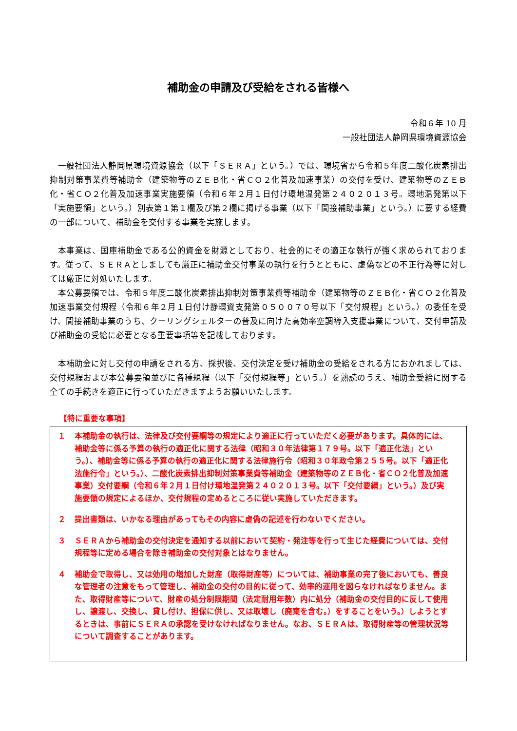補助金の申請及び受給をされる皆様へ
令和６年 10 月
一般社団法人静岡県環境資源協会
一般社団法人静岡県環境資源協会（以下「ＳＥＲＡ」という。）では、環境省から令和５年度二酸化炭素排出抑制対策事業費等補助金（建築物等のＺＥＢ化・省ＣＯ２化普及加速事業）の交付を受け、建築物等のＺＥＢ化・省ＣＯ２化普及加速事業実施要領（令和６年２月１日付け環地温発第２４０２０１３号。環地温発第以下「実施要領」という。）別表第１第１欄及び第２欄に掲げる事業（以下「間接補助事業」という。）に要する経費の一部について、補助金を交付する事業を実施します。
本事業は、国庫補助金である公的資金を財源としており、社会的にその適正な執行が強く求められております。従って、ＳＥＲＡとしましても厳正に補助金交付事業の執行を行うとともに、虚偽などの不正行為等に対しては厳正に対処いたします。
本公募要領では、令和５年度二酸化炭素排出抑制対策事業費等補助金（建築物等のＺＥＢ化・省ＣＯ２化普及加速事業交付規程（令和６年２月１日付け静環資支発第０５００７０号以下「交付規程」という。）の委任を受け、間接補助事業のうち、クーリングシェルターの普及に向けた高効率空調導入支援事業について、交付申請及び補助金の受給に必要となる重要事項等を記載しております。
本補助金に対し交付の申請をされる方、採択後、交付決定を受け補助金の受給をされる方におかれましては、交付規程および本公募要領並びに各種規程（以下「交付規程等」という。）を熟読のうえ、補助金受給に関する全ての手続きを適正に行っていただきますようお願いいたします。
【特に重要な事項】
１ 本補助金の執行は、法律及び交付要綱等の規定により適正に行っていただく必要があります。具体的には、補助金等に係る予算の執行の適正化に関する法律（昭和３０年法律第１７９号。以下「適正化法」という。）、補助金等に係る予算の執行の適正化に関する法律施行令（昭和３０年政令第２５５号。以下「適正化法施行令」という。）、二酸化炭素排出抑制対策事業費等補助金（建築物等のＺＥＢ化・省ＣＯ２化普及加速事業）交付要綱（令和６年２月１日付け環地温発第２４０２０１３号。以下「交付要綱」という。）及び実施要領の規定によるほか、交付規程の定めるところに従い実施していただきます。
２ 提出書類は、いかなる理由があってもその内容に虚偽の記述を行わないでください。
３ ＳＥＲＡから補助金の交付決定を通知する以前において契約・発注等を行って生じた経費については、交付規程等に定める場合を除き補助金の交付対象とはなりません。
４ 補助金で取得し、又は効用の増加した財産（取得財産等）については、補助事業の完了後においても、善良な管理者の注意をもって管理し、補助金の交付の目的に従って、効率的運用を図らなければなりません。また、取得財産等について、財産の処分制限期間（法定耐用年数）内に処分（補助金の交付目的に反して使用し、譲渡し、交換し、貸し付け、担保に供し、又は取壊し（廃棄を含む。）をすることをいう。）しようとするときは、事前にＳＥＲＡの承認を受けなければなりません。なお、ＳＥＲＡは、取得財産等の管理状況等について調査することがあります。